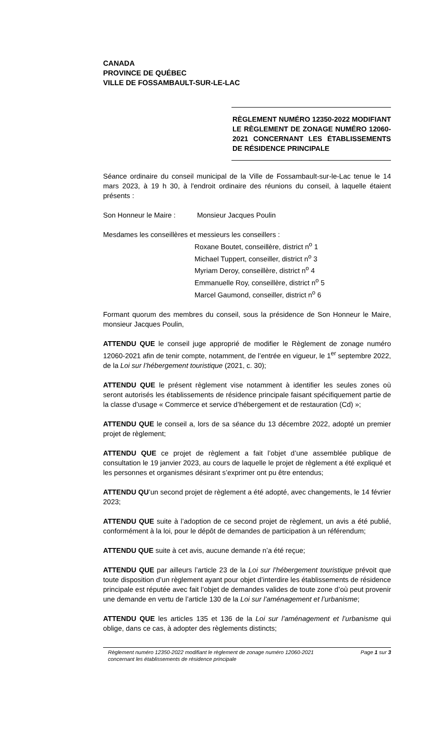CANADA
PROVINCE DE QUÉBEC
VILLE DE FOSSAMBAULT-SUR-LE-LAC
RÈGLEMENT NUMÉRO 12350-2022 MODIFIANT LE RÈGLEMENT DE ZONAGE NUMÉRO 12060-2021 CONCERNANT LES ÉTABLISSEMENTS DE RÉSIDENCE PRINCIPALE
Séance ordinaire du conseil municipal de la Ville de Fossambault-sur-le-Lac tenue le 14 mars 2023, à 19 h 30, à l'endroit ordinaire des réunions du conseil, à laquelle étaient présents :
Son Honneur le Maire : Monsieur Jacques Poulin
Mesdames les conseillères et messieurs les conseillers :
Roxane Boutet, conseillère, district n<sup>o</sup> 1
Michael Tuppert, conseiller, district n<sup>o</sup> 3
Myriam Deroy, conseillère, district n<sup>o</sup> 4
Emmanuelle Roy, conseillère, district n<sup>o</sup> 5
Marcel Gaumond, conseiller, district n<sup>o</sup> 6
Formant quorum des membres du conseil, sous la présidence de Son Honneur le Maire, monsieur Jacques Poulin,
ATTENDU QUE le conseil juge approprié de modifier le Règlement de zonage numéro 12060-2021 afin de tenir compte, notamment, de l’entrée en vigueur, le 1<sup>er</sup> septembre 2022, de la Loi sur l’hébergement touristique (2021, c. 30);
ATTENDU QUE le présent règlement vise notamment à identifier les seules zones où seront autorisés les établissements de résidence principale faisant spécifiquement partie de la classe d’usage « Commerce et service d’hébergement et de restauration (Cd) »;
ATTENDU QUE le conseil a, lors de sa séance du 13 décembre 2022, adopté un premier projet de règlement;
ATTENDU QUE ce projet de règlement a fait l’objet d’une assemblée publique de consultation le 19 janvier 2023, au cours de laquelle le projet de règlement a été expliqué et les personnes et organismes désirant s’exprimer ont pu être entendus;
ATTENDU QU’un second projet de règlement a été adopté, avec changements, le 14 février 2023;
ATTENDU QUE suite à l’adoption de ce second projet de règlement, un avis a été publié, conformément à la loi, pour le dépôt de demandes de participation à un référendum;
ATTENDU QUE suite à cet avis, aucune demande n’a été reçue;
ATTENDU QUE par ailleurs l’article 23 de la Loi sur l’hébergement touristique prévoit que toute disposition d’un règlement ayant pour objet d’interdire les établissements de résidence principale est réputée avec fait l’objet de demandes valides de toute zone d’où peut provenir une demande en vertu de l’article 130 de la Loi sur l’aménagement et l’urbanisme;
ATTENDU QUE les articles 135 et 136 de la Loi sur l’aménagement et l’urbanisme qui oblige, dans ce cas, à adopter des règlements distincts;
Règlement numéro 12350-2022 modifiant le règlement de zonage numéro 12060-2021
concernant les établissements de résidence principale Page 1 sur 3